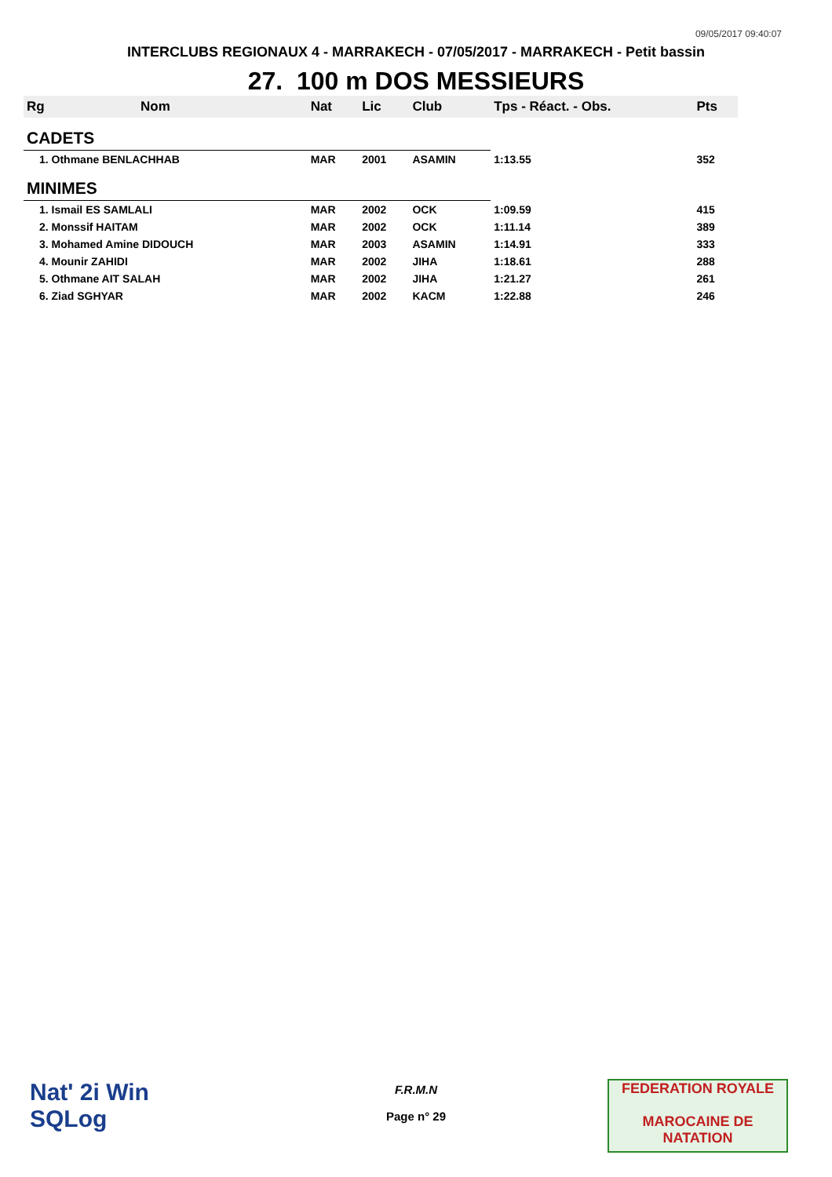09/05/2017 09:40:07
INTERCLUBS REGIONAUX 4 - MARRAKECH - 07/05/2017 - MARRAKECH - Petit bassin
27. 100 m DOS MESSIEURS
| Rg | Nom | Nat | Lic | Club | Tps - Réact. - Obs. | Pts |
| --- | --- | --- | --- | --- | --- | --- |
| CADETS | | | | | | |
| 1. Othmane BENLACHHAB | | MAR | 2001 | ASAMIN | 1:13.55 | 352 |
| MINIMES | | | | | | |
| 1. Ismail ES SAMLALI | | MAR | 2002 | OCK | 1:09.59 | 415 |
| 2. Monssif HAITAM | | MAR | 2002 | OCK | 1:11.14 | 389 |
| 3. Mohamed Amine DIDOUCH | | MAR | 2003 | ASAMIN | 1:14.91 | 333 |
| 4. Mounir ZAHIDI | | MAR | 2002 | JIHA | 1:18.61 | 288 |
| 5. Othmane AIT SALAH | | MAR | 2002 | JIHA | 1:21.27 | 261 |
| 6. Ziad SGHYAR | | MAR | 2002 | KACM | 1:22.88 | 246 |
Nat' 2i Win
SQLog
F.R.M.N
Page n° 29
FEDERATION ROYALE
MAROCAINE DE NATATION